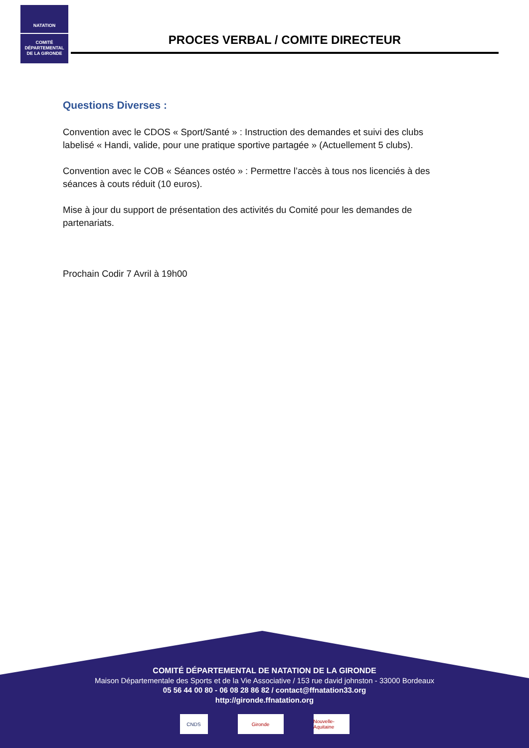NATATION
COMITÉ
DÉPARTEMENTAL
DE LA GIRONDE
PROCES VERBAL / COMITE DIRECTEUR
Questions Diverses :
Convention avec le CDOS « Sport/Santé » : Instruction des demandes et suivi des clubs labelisé « Handi, valide, pour une pratique sportive partagée » (Actuellement 5 clubs).
Convention avec le COB « Séances ostéo » : Permettre l’accès à tous nos licenciés à des séances à couts réduit (10 euros).
Mise à jour du support de présentation des activités du Comité pour les demandes de partenariats.
Prochain Codir 7 Avril à 19h00
COMITÉ DÉPARTEMENTAL DE NATATION DE LA GIRONDE
Maison Départementale des Sports et de la Vie Associative / 153 rue david johnston - 33000 Bordeaux
05 56 44 00 80 - 06 08 28 86 82 / contact@ffnatation33.org
http://gironde.ffnatation.org
CNDS Gironde Nouvelle-Aquitaine